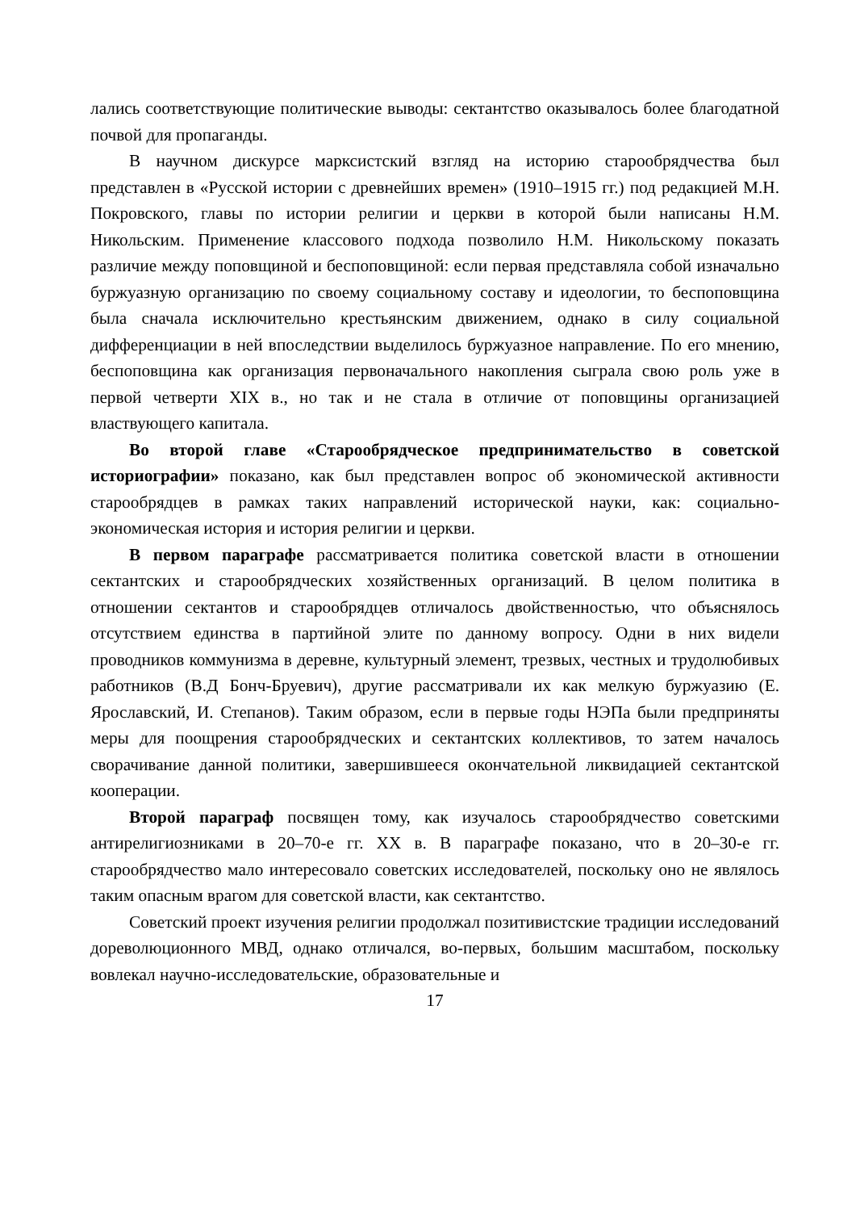лались соответствующие политические выводы: сектантство оказывалось более благодатной почвой для пропаганды.
В научном дискурсе марксистский взгляд на историю старообрядчества был представлен в «Русской истории с древнейших времен» (1910–1915 гг.) под редакцией М.Н. Покровского, главы по истории религии и церкви в которой были написаны Н.М. Никольским. Применение классового подхода позволило Н.М. Никольскому показать различие между поповщиной и беспоповщиной: если первая представляла собой изначально буржуазную организацию по своему социальному составу и идеологии, то беспоповщина была сначала исключительно крестьянским движением, однако в силу социальной дифференциации в ней впоследствии выделилось буржуазное направление. По его мнению, беспоповщина как организация первоначального накопления сыграла свою роль уже в первой четверти XIX в., но так и не стала в отличие от поповщины организацией властвующего капитала.
Во второй главе «Старообрядческое предпринимательство в советской историографии» показано, как был представлен вопрос об экономической активности старообрядцев в рамках таких направлений исторической науки, как: социально-экономическая история и история религии и церкви.
В первом параграфе рассматривается политика советской власти в отношении сектантских и старообрядческих хозяйственных организаций. В целом политика в отношении сектантов и старообрядцев отличалось двойственностью, что объяснялось отсутствием единства в партийной элите по данному вопросу. Одни в них видели проводников коммунизма в деревне, культурный элемент, трезвых, честных и трудолюбивых работников (В.Д Бонч-Бруевич), другие рассматривали их как мелкую буржуазию (Е. Ярославский, И. Степанов). Таким образом, если в первые годы НЭПа были предприняты меры для поощрения старообрядческих и сектантских коллективов, то затем началось сворачивание данной политики, завершившееся окончательной ликвидацией сектантской кооперации.
Второй параграф посвящен тому, как изучалось старообрядчество советскими антирелигиозниками в 20–70-е гг. XX в. В параграфе показано, что в 20–30-е гг. старообрядчество мало интересовало советских исследователей, поскольку оно не являлось таким опасным врагом для советской власти, как сектантство.
Советский проект изучения религии продолжал позитивистские традиции исследований дореволюционного МВД, однако отличался, во-первых, большим масштабом, поскольку вовлекал научно-исследовательские, образовательные и
17